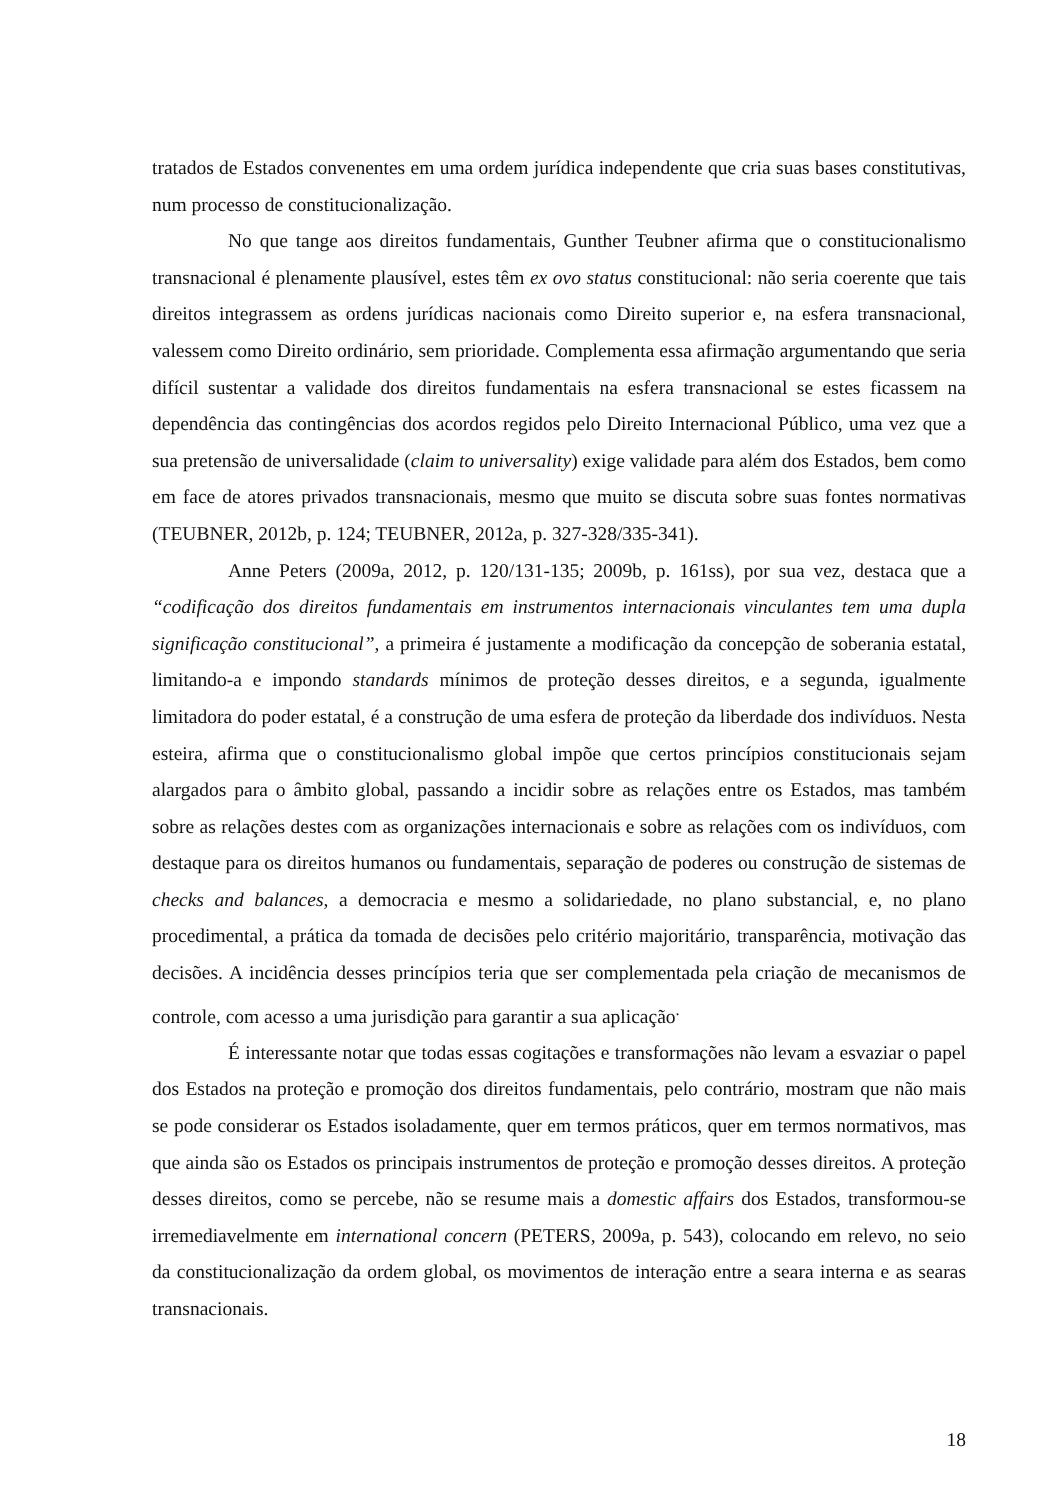tratados de Estados convenentes em uma ordem jurídica independente que cria suas bases constitutivas, num processo de constitucionalização.
No que tange aos direitos fundamentais, Gunther Teubner afirma que o constitucionalismo transnacional é plenamente plausível, estes têm ex ovo status constitucional: não seria coerente que tais direitos integrassem as ordens jurídicas nacionais como Direito superior e, na esfera transnacional, valessem como Direito ordinário, sem prioridade. Complementa essa afirmação argumentando que seria difícil sustentar a validade dos direitos fundamentais na esfera transnacional se estes ficassem na dependência das contingências dos acordos regidos pelo Direito Internacional Público, uma vez que a sua pretensão de universalidade (claim to universality) exige validade para além dos Estados, bem como em face de atores privados transnacionais, mesmo que muito se discuta sobre suas fontes normativas (TEUBNER, 2012b, p. 124; TEUBNER, 2012a, p. 327-328/335-341).
Anne Peters (2009a, 2012, p. 120/131-135; 2009b, p. 161ss), por sua vez, destaca que a “codificação dos direitos fundamentais em instrumentos internacionais vinculantes tem uma dupla significação constitucional”, a primeira é justamente a modificação da concepção de soberania estatal, limitando-a e impondo standards mínimos de proteção desses direitos, e a segunda, igualmente limitadora do poder estatal, é a construção de uma esfera de proteção da liberdade dos indivíduos. Nesta esteira, afirma que o constitucionalismo global impõe que certos princípios constitucionais sejam alargados para o âmbito global, passando a incidir sobre as relações entre os Estados, mas também sobre as relações destes com as organizações internacionais e sobre as relações com os indivíduos, com destaque para os direitos humanos ou fundamentais, separação de poderes ou construção de sistemas de checks and balances, a democracia e mesmo a solidariedade, no plano substancial, e, no plano procedimental, a prática da tomada de decisões pelo critério majoritário, transparência, motivação das decisões. A incidência desses princípios teria que ser complementada pela criação de mecanismos de controle, com acesso a uma jurisdição para garantir a sua aplicação<sup>.</sup>
É interessante notar que todas essas cogitações e transformações não levam a esvaziar o papel dos Estados na proteção e promoção dos direitos fundamentais, pelo contrário, mostram que não mais se pode considerar os Estados isoladamente, quer em termos práticos, quer em termos normativos, mas que ainda são os Estados os principais instrumentos de proteção e promoção desses direitos. A proteção desses direitos, como se percebe, não se resume mais a domestic affairs dos Estados, transformou-se irremediavelmente em international concern (PETERS, 2009a, p. 543), colocando em relevo, no seio da constitucionalização da ordem global, os movimentos de interação entre a seara interna e as searas transnacionais.
18